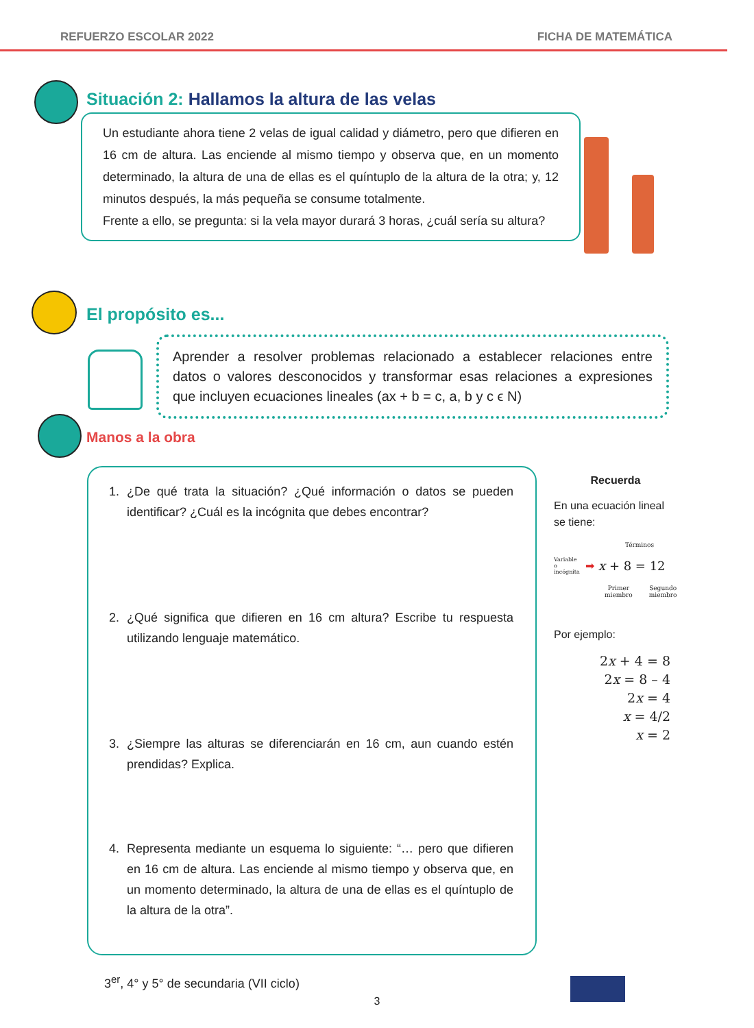REFUERZO ESCOLAR 2022 FICHA DE MATEMÁTICA
Situación 2: Hallamos la altura de las velas
Un estudiante ahora tiene 2 velas de igual calidad y diámetro, pero que difieren en 16 cm de altura. Las enciende al mismo tiempo y observa que, en un momento determinado, la altura de una de ellas es el quíntuplo de la altura de la otra; y, 12 minutos después, la más pequeña se consume totalmente.
Frente a ello, se pregunta: si la vela mayor durará 3 horas, ¿cuál sería su altura?
El propósito es...
Aprender a resolver problemas relacionado a establecer relaciones entre datos o valores desconocidos y transformar esas relaciones a expresiones que incluyen ecuaciones lineales (ax + b = c, a, b y c ϵ N)
Manos a la obra
1. ¿De qué trata la situación? ¿Qué información o datos se pueden identificar? ¿Cuál es la incógnita que debes encontrar?
2. ¿Qué significa que difieren en 16 cm altura? Escribe tu respuesta utilizando lenguaje matemático.
3. ¿Siempre las alturas se diferenciarán en 16 cm, aun cuando estén prendidas? Explica.
4. Representa mediante un esquema lo siguiente: “… pero que difieren en 16 cm de altura. Las enciende al mismo tiempo y observa que, en un momento determinado, la altura de una de ellas es el quíntuplo de la altura de la otra”.
Recuerda
En una ecuación lineal se tiene:
Términos
Variable o incógnita ➡ x + 8 = 12
Primer
miembro Segundo
miembro
Por ejemplo:
2x + 4 = 8
2x = 8 – 4
2x = 4
x = 4/2
x = 2
3<sup>er</sup>, 4° y 5° de secundaria (VII ciclo)
3